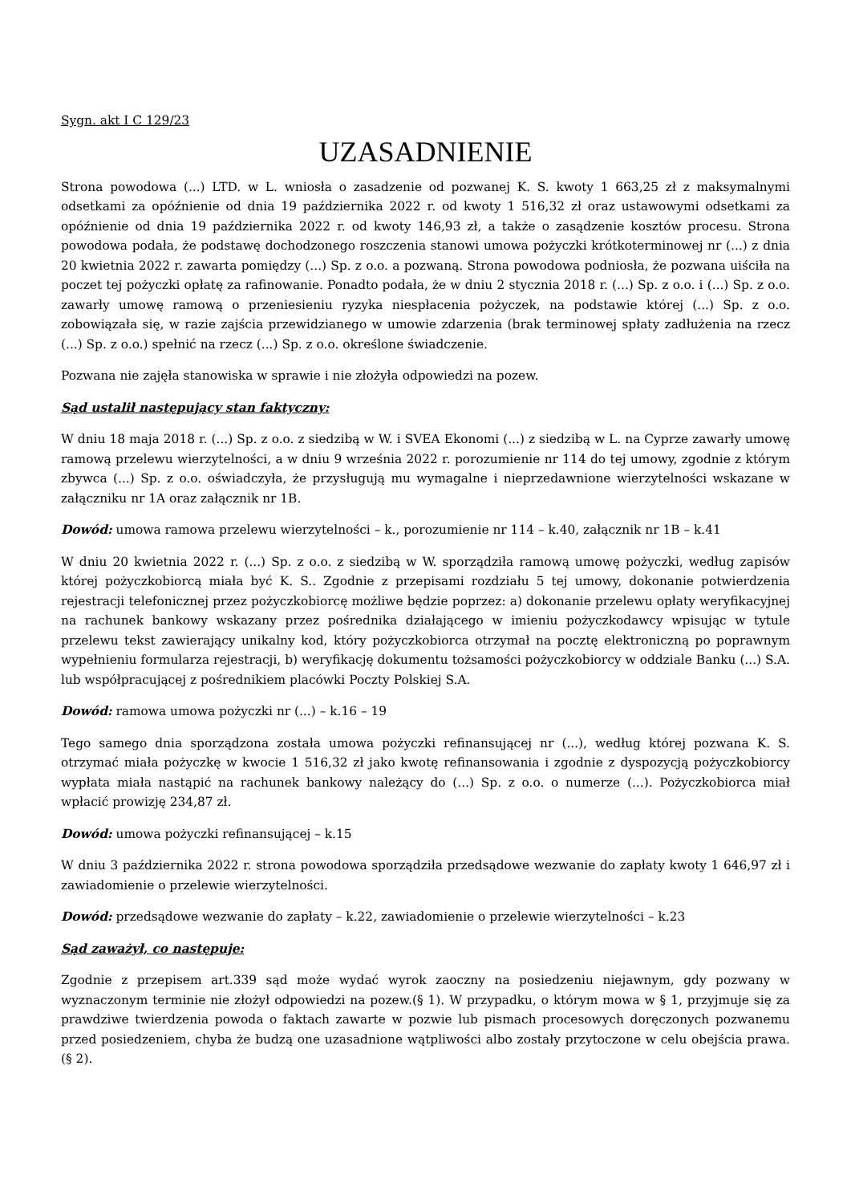Sygn. akt I C 129/23
UZASADNIENIE
Strona powodowa (...) LTD. w L. wniosła o zasadzenie od pozwanej K. S. kwoty 1 663,25 zł z maksymalnymi odsetkami za opóźnienie od dnia 19 października 2022 r. od kwoty 1 516,32 zł oraz ustawowymi odsetkami za opóźnienie od dnia 19 października 2022 r. od kwoty 146,93 zł, a także o zasądzenie kosztów procesu. Strona powodowa podała, że podstawę dochodzonego roszczenia stanowi umowa pożyczki krótkoterminowej nr (...) z dnia 20 kwietnia 2022 r. zawarta pomiędzy (...) Sp. z o.o. a pozwaną. Strona powodowa podniosła, że pozwana uiściła na poczet tej pożyczki opłatę za rafinowanie. Ponadto podała, że w dniu 2 stycznia 2018 r. (...) Sp. z o.o. i (...) Sp. z o.o. zawarły umowę ramową o przeniesieniu ryzyka niespłacenia pożyczek, na podstawie której (...) Sp. z o.o. zobowiązała się, w razie zajścia przewidzianego w umowie zdarzenia (brak terminowej spłaty zadłużenia na rzecz (...) Sp. z o.o.) spełnić na rzecz (...) Sp. z o.o. określone świadczenie.
Pozwana nie zajęła stanowiska w sprawie i nie złożyła odpowiedzi na pozew.
Sąd ustalił następujący stan faktyczny:
W dniu 18 maja 2018 r. (...) Sp. z o.o. z siedzibą w W. i SVEA Ekonomi (...) z siedzibą w L. na Cyprze zawarły umowę ramową przelewu wierzytelności, a w dniu 9 września 2022 r. porozumienie nr 114 do tej umowy, zgodnie z którym zbywca (...) Sp. z o.o. oświadczyła, że przysługują mu wymagalne i nieprzedawnione wierzytelności wskazane w załączniku nr 1A oraz załącznik nr 1B.
Dowód: umowa ramowa przelewu wierzytelności – k., porozumienie nr 114 – k.40, załącznik nr 1B – k.41
W dniu 20 kwietnia 2022 r. (...) Sp. z o.o. z siedzibą w W. sporządziła ramową umowę pożyczki, według zapisów której pożyczkobiorcą miała być K. S.. Zgodnie z przepisami rozdziału 5 tej umowy, dokonanie potwierdzenia rejestracji telefonicznej przez pożyczkobiorcę możliwe będzie poprzez: a) dokonanie przelewu opłaty weryfikacyjnej na rachunek bankowy wskazany przez pośrednika działającego w imieniu pożyczkodawcy wpisując w tytule przelewu tekst zawierający unikalny kod, który pożyczkobiorca otrzymał na pocztę elektroniczną po poprawnym wypełnieniu formularza rejestracji, b) weryfikację dokumentu tożsamości pożyczkobiorcy w oddziale Banku (...) S.A. lub współpracującej z pośrednikiem placówki Poczty Polskiej S.A.
Dowód: ramowa umowa pożyczki nr (...) – k.16 – 19
Tego samego dnia sporządzona została umowa pożyczki refinansującej nr (...), według której pozwana K. S. otrzymać miała pożyczkę w kwocie 1 516,32 zł jako kwotę refinansowania i zgodnie z dyspozycją pożyczkobiorcy wypłata miała nastąpić na rachunek bankowy należący do (...) Sp. z o.o. o numerze (...). Pożyczkobiorca miał wpłacić prowizję 234,87 zł.
Dowód: umowa pożyczki refinansującej – k.15
W dniu 3 października 2022 r. strona powodowa sporządziła przedsądowe wezwanie do zapłaty kwoty 1 646,97 zł i zawiadomienie o przelewie wierzytelności.
Dowód: przedsądowe wezwanie do zapłaty – k.22, zawiadomienie o przelewie wierzytelności – k.23
Sąd zaważył, co następuje:
Zgodnie z przepisem art.339 sąd może wydać wyrok zaoczny na posiedzeniu niejawnym, gdy pozwany w wyznaczonym terminie nie złożył odpowiedzi na pozew.(§ 1). W przypadku, o którym mowa w § 1, przyjmuje się za prawdziwe twierdzenia powoda o faktach zawarte w pozwie lub pismach procesowych doręczonych pozwanemu przed posiedzeniem, chyba że budzą one uzasadnione wątpliwości albo zostały przytoczone w celu obejścia prawa.(§ 2).